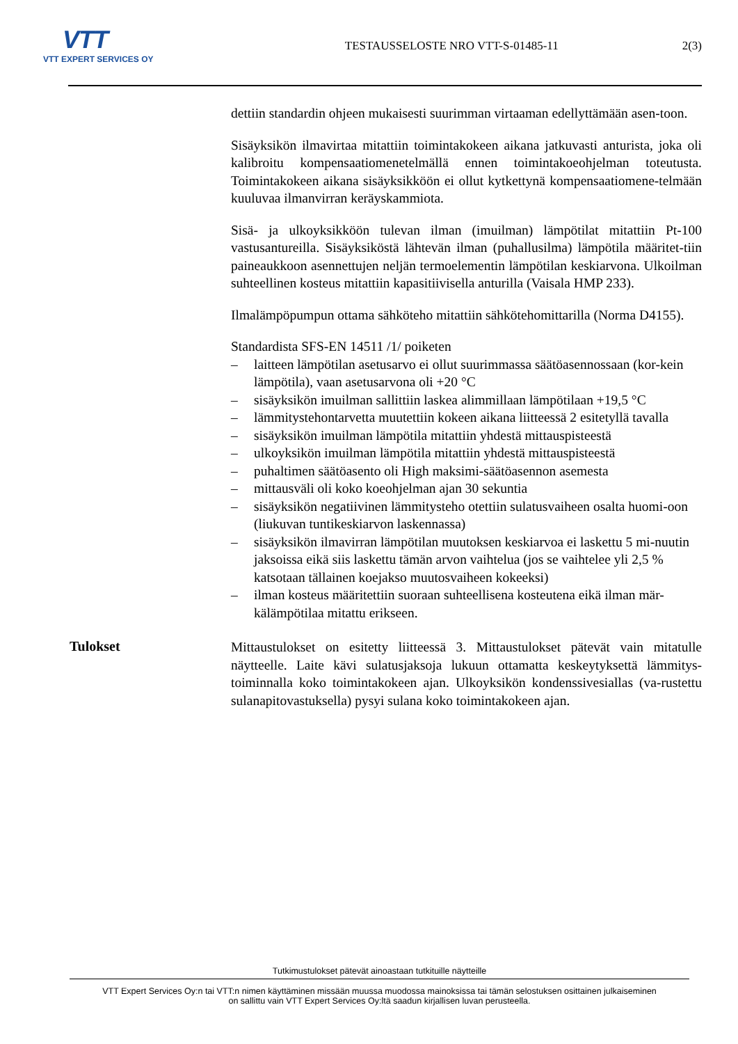VTT
VTT EXPERT SERVICES OY
TESTAUSSELOSTE NRO VTT-S-01485-11
2(3)
dettiin standardin ohjeen mukaisesti suurimman virtaaman edellyttämään asen-toon.
Sisäyksikön ilmavirtaa mitattiin toimintakokeen aikana jatkuvasti anturista, joka oli kalibroitu kompensaatiomenetelmällä ennen toimintakoeohjelman toteutusta. Toimintakokeen aikana sisäyksikköön ei ollut kytkettynä kompensaatiomene-telmään kuuluvaa ilmanvirran keräyskammiota.
Sisä- ja ulkoyksikköön tulevan ilman (imuilman) lämpötilat mitattiin Pt-100 vastusantureilla. Sisäyksiköstä lähtevän ilman (puhallusilma) lämpötila määritet-tiin paineaukkoon asennettujen neljän termoelementin lämpötilan keskiarvona. Ulkoilman suhteellinen kosteus mitattiin kapasitiivisella anturilla (Vaisala HMP 233).
Ilmalämpöpumpun ottama sähköteho mitattiin sähkötehomittarilla (Norma D4155).
Standardista SFS-EN 14511 /1/ poiketen
– laitteen lämpötilan asetusarvo ei ollut suurimmassa säätöasennossaan (kor-kein lämpötila), vaan asetusarvona oli +20 °C
– sisäyksikön imuilman sallittiin laskea alimmillaan lämpötilaan +19,5 °C
– lämmitystehontarvetta muutettiin kokeen aikana liitteessä 2 esitetyllä tavalla
– sisäyksikön imuilman lämpötila mitattiin yhdestä mittauspisteestä
– ulkoyksikön imuilman lämpötila mitattiin yhdestä mittauspisteestä
– puhaltimen säätöasento oli High maksimi-säätöasennon asemesta
– mittausväli oli koko koeohjelman ajan 30 sekuntia
– sisäyksikön negatiivinen lämmitysteho otettiin sulatusvaiheen osalta huomi-oon (liukuvan tuntikeskiarvon laskennassa)
– sisäyksikön ilmavirran lämpötilan muutoksen keskiarvoa ei laskettu 5 mi-nuutin jaksoissa eikä siis laskettu tämän arvon vaihtelua (jos se vaihtelee yli 2,5 % katsotaan tällainen koejakso muutosvaiheen kokeeksi)
– ilman kosteus määritettiin suoraan suhteellisena kosteutena eikä ilman mär-kälämpötilaa mitattu erikseen.
Tulokset
Mittaustulokset on esitetty liitteessä 3. Mittaustulokset pätevät vain mitatulle näytteelle. Laite kävi sulatusjaksoja lukuun ottamatta keskeytyksettä lämmitys-toiminnalla koko toimintakokeen ajan. Ulkoyksikön kondenssivesiallas (va-rustettu sulanapitovastuksella) pysyi sulana koko toimintakokeen ajan.
Tutkimustulokset pätevät ainoastaan tutkituille näytteille
VTT Expert Services Oy:n tai VTT:n nimen käyttäminen missään muussa muodossa mainoksissa tai tämän selostuksen osittainen julkaiseminen
on sallittu vain VTT Expert Services Oy:ltä saadun kirjallisen luvan perusteella.